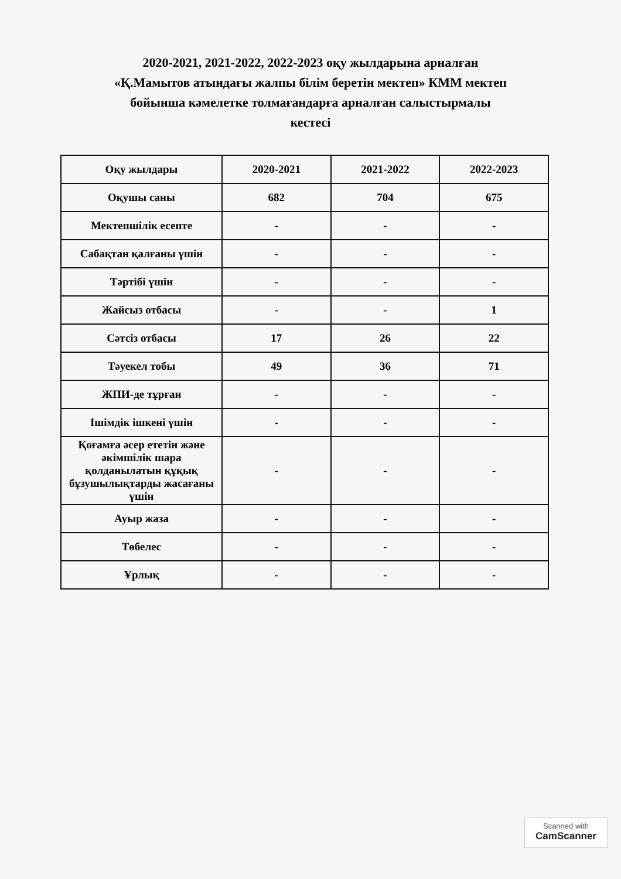2020-2021, 2021-2022, 2022-2023 оқу жылдарына арналған
«Қ.Мамытов атындағы жалпы білім беретін мектеп» КММ мектеп
бойынша кәмелетке толмағандарға арналған салыстырмалы
кестесі
| Оқу жылдары | 2020-2021 | 2021-2022 | 2022-2023 |
| --- | --- | --- | --- |
| Оқушы саны | 682 | 704 | 675 |
| Мектепшілік есепте | - | - | - |
| Сабақтан қалғаны үшін | - | - | - |
| Тәртібі үшін | - | - | - |
| Жайсыз отбасы | - | - | 1 |
| Сәтсіз отбасы | 17 | 26 | 22 |
| Тәуекел тобы | 49 | 36 | 71 |
| ЖПИ-де тұрған | - | - | - |
| Ішімдік ішкені үшін | - | - | - |
| Қоғамға әсер ететін және әкімшілік шара қолданылатын құқық бұзушылықтарды жасағаны үшін | - | - | - |
| Ауыр жаза | - | - | - |
| Төбелес | - | - | - |
| Ұрлық | - | - | - |
Scanned with
CamScanner